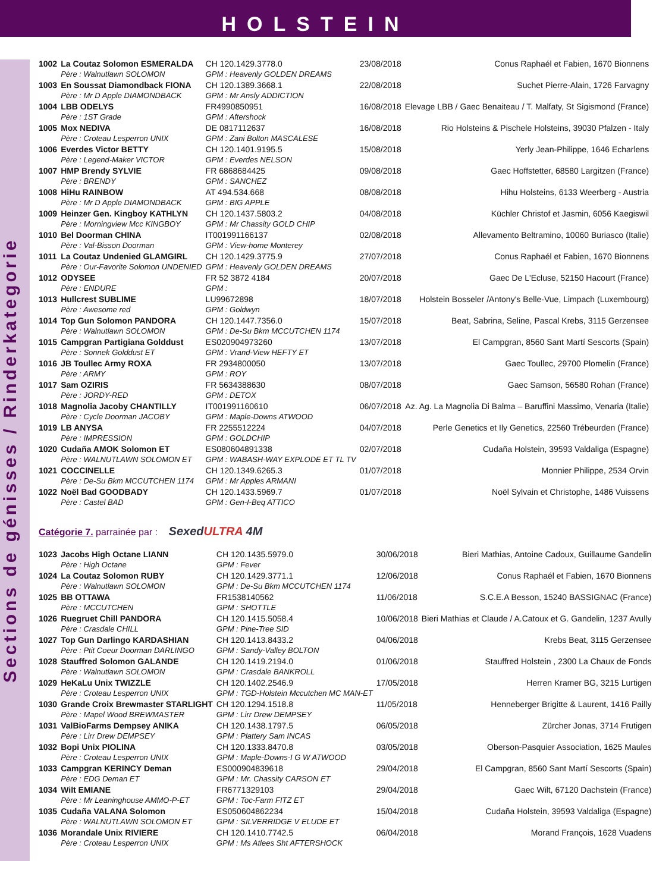HOLSTEIN
Sections de génisses / Rinderkategorie
| 1002 | La Coutaz Solomon ESMERALDA | CH 120.1429.3778.0 | 23/08/2018 | Conus Raphaél et Fabien, 1670 Bionnens |
| | Père : Walnutlawn SOLOMON | GPM : Heavenly GOLDEN DREAMS | | |
| 1003 | En Soussat Diamondback FIONA | CH 120.1389.3668.1 | 22/08/2018 | Suchet Pierre-Alain, 1726 Farvagny |
| | Père : Mr D Apple DIAMONDBACK | GPM : Mr Ansly ADDICTION | | |
| 1004 | LBB ODELYS | FR4990850951 | 16/08/2018 | Elevage LBB / Gaec Benaiteau / T. Malfaty, St Sigismond (France) |
| | Père : 1ST Grade | GPM : Aftershock | | |
| 1005 | Mox NEDIVA | DE 0817112637 | 16/08/2018 | Rio Holsteins & Pischele Holsteins, 39030 Pfalzen - Italy |
| | Père : Croteau Lesperron UNIX | GPM : Zani Bolton MASCALESE | | |
| 1006 | Everdes Victor BETTY | CH 120.1401.9195.5 | 15/08/2018 | Yerly Jean-Philippe, 1646 Echarlens |
| | Père : Legend-Maker VICTOR | GPM : Everdes NELSON | | |
| 1007 | HMP Brendy SYLVIE | FR 6868684425 | 09/08/2018 | Gaec Hoffstetter, 68580 Largitzen (France) |
| | Père : BRENDY | GPM : SANCHEZ | | |
| 1008 | HiHu RAINBOW | AT 494.534.668 | 08/08/2018 | Hihu Holsteins, 6133 Weerberg - Austria |
| | Père : Mr D Apple DIAMONDBACK | GPM : BIG APPLE | | |
| 1009 | Heinzer Gen. Kingboy KATHLYN | CH 120.1437.5803.2 | 04/08/2018 | Küchler Christof et Jasmin, 6056 Kaegiswil |
| | Père : Morningview Mcc KINGBOY | GPM : Mr Chassity GOLD CHIP | | |
| 1010 | Bel Doorman CHINA | IT001991166137 | 02/08/2018 | Allevamento Beltramino, 10060 Buriasco (Italie) |
| | Père : Val-Bisson Doorman | GPM : View-home Monterey | | |
| 1011 | La Coutaz Undenied GLAMGIRL | CH 120.1429.3775.9 | 27/07/2018 | Conus Raphaél et Fabien, 1670 Bionnens |
| | Père : Our-Favorite Solomon UNDENIED | GPM : Heavenly GOLDEN DREAMS | | |
| 1012 | ODYSEE | FR 52 3872 4184 | 20/07/2018 | Gaec De L'Ecluse, 52150 Hacourt (France) |
| | Père : ENDURE | GPM : | | |
| 1013 | Hullcrest SUBLIME | LU99672898 | 18/07/2018 | Holstein Bosseler /Antony's Belle-Vue, Limpach (Luxembourg) |
| | Père : Awesome red | GPM : Goldwyn | | |
| 1014 | Top Gun Solomon PANDORA | CH 120.1447.7356.0 | 15/07/2018 | Beat, Sabrina, Seline, Pascal Krebs, 3115 Gerzensee |
| | Père : Walnutlawn SOLOMON | GPM : De-Su Bkm MCCUTCHEN 1174 | | |
| 1015 | Campgran Partigiana Golddust | ES020904973260 | 13/07/2018 | El Campgran, 8560 Sant Martí Sescorts (Spain) |
| | Père : Sonnek Golddust ET | GPM : Vrand-View HEFTY ET | | |
| 1016 | JB Toullec Army ROXA | FR 2934800050 | 13/07/2018 | Gaec Toullec, 29700 Plomelin (France) |
| | Père : ARMY | GPM : ROY | | |
| 1017 | Sam OZIRIS | FR 5634388630 | 08/07/2018 | Gaec Samson, 56580 Rohan (France) |
| | Père : JORDY-RED | GPM : DETOX | | |
| 1018 | Magnolia Jacoby CHANTILLY | IT001991160610 | 06/07/2018 | Az. Ag. La Magnolia Di Balma – Baruffini Massimo, Venaria (Italie) |
| | Père : Cycle Doorman JACOBY | GPM : Maple-Downs ATWOOD | | |
| 1019 | LB ANYSA | FR 2255512224 | 04/07/2018 | Perle Genetics et Ily Genetics, 22560 Trébeurden (France) |
| | Père : IMPRESSION | GPM : GOLDCHIP | | |
| 1020 | Cudaña AMOK Solomon ET | ES080604891338 | 02/07/2018 | Cudaña Holstein, 39593 Valdaliga (Espagne) |
| | Père : WALNUTLAWN SOLOMON ET | GPM : WABASH-WAY EXPLODE ET TL TV | | |
| 1021 | COCCINELLE | CH 120.1349.6265.3 | 01/07/2018 | Monnier Philippe, 2534 Orvin |
| | Père : De-Su Bkm MCCUTCHEN 1174 | GPM : Mr Apples ARMANI | | |
| 1022 | Noël Bad GOODBADY | CH 120.1433.5969.7 | 01/07/2018 | Noël Sylvain et Christophe, 1486 Vuissens |
| | Père : Castel BAD | GPM : Gen-I-Beq ATTICO | | |
Catégorie 7. parrainée par : SexedULTRA 4M
| 1023 | Jacobs High Octane LIANN | CH 120.1435.5979.0 | 30/06/2018 | Bieri Mathias, Antoine Cadoux, Guillaume Gandelin |
| | Père : High Octane | GPM : Fever | | |
| 1024 | La Coutaz Solomon RUBY | CH 120.1429.3771.1 | 12/06/2018 | Conus Raphaél et Fabien, 1670 Bionnens |
| | Père : Walnutlawn SOLOMON | GPM : De-Su Bkm MCCUTCHEN 1174 | | |
| 1025 | BB OTTAWA | FR1538140562 | 11/06/2018 | S.C.E.A Besson, 15240 BASSIGNAC (France) |
| | Père : MCCUTCHEN | GPM : SHOTTLE | | |
| 1026 | Ruegruet Chill PANDORA | CH 120.1415.5058.4 | 10/06/2018 | Bieri Mathias et Claude / A.Catoux et G. Gandelin, 1237 Avully |
| | Père : Crasdale CHILL | GPM : Pine-Tree SID | | |
| 1027 | Top Gun Darlingo KARDASHIAN | CH 120.1413.8433.2 | 04/06/2018 | Krebs Beat, 3115 Gerzensee |
| | Père : Ptit Coeur Doorman DARLINGO | GPM : Sandy-Valley BOLTON | | |
| 1028 | Stauffred Solomon GALANDE | CH 120.1419.2194.0 | 01/06/2018 | Stauffred Holstein , 2300 La Chaux de Fonds |
| | Père : Walnutlawn SOLOMON | GPM : Crasdale BANKROLL | | |
| 1029 | HeKaLu Unix TWIZZLE | CH 120.1402.2546.9 | 17/05/2018 | Herren Kramer BG, 3215 Lurtigen |
| | Père : Croteau Lesperron UNIX | GPM : TGD-Holstein Mccutchen MC MAN-ET | | |
| 1030 | Grande Croix Brewmaster STARLIGHT | CH 120.1294.1518.8 | 11/05/2018 | Henneberger Brigitte & Laurent, 1416 Pailly |
| | Père : Mapel Wood BREWMASTER | GPM : Lirr Drew DEMPSEY | | |
| 1031 | ValBioFarms Dempsey ANIKA | CH 120.1438.1797.5 | 06/05/2018 | Zürcher Jonas, 3714 Frutigen |
| | Père : Lirr Drew DEMPSEY | GPM : Plattery Sam INCAS | | |
| 1032 | Bopi Unix PIOLINA | CH 120.1333.8470.8 | 03/05/2018 | Oberson-Pasquier Association, 1625 Maules |
| | Père : Croteau Lesperron UNIX | GPM : Maple-Downs-I G W ATWOOD | | |
| 1033 | Campgran KERINCY Deman | ES000904839618 | 29/04/2018 | El Campgran, 8560 Sant Martí Sescorts (Spain) |
| | Père : EDG Deman ET | GPM : Mr. Chassity CARSON ET | | |
| 1034 | Wilt EMIANE | FR6771329103 | 29/04/2018 | Gaec Wilt, 67120 Dachstein (France) |
| | Père : Mr Leaninghouse AMMO-P-ET | GPM : Toc-Farm FITZ ET | | |
| 1035 | Cudaña VALANA Solomon | ES050604862234 | 15/04/2018 | Cudaña Holstein, 39593 Valdaliga (Espagne) |
| | Père : WALNUTLAWN SOLOMON ET | GPM : SILVERRIDGE V ELUDE ET | | |
| 1036 | Morandale Unix RIVIERE | CH 120.1410.7742.5 | 06/04/2018 | Morand François, 1628 Vuadens |
| | Père : Croteau Lesperron UNIX | GPM : Ms Atlees Sht AFTERSHOCK | | |